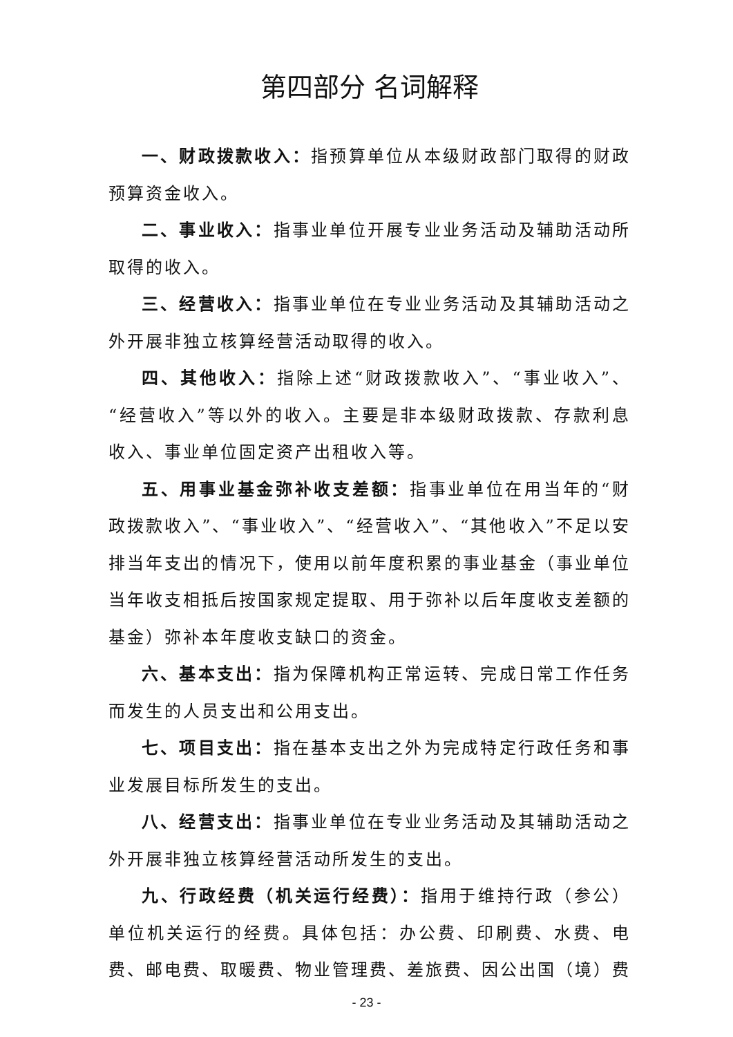第四部分 名词解释
一、财政拨款收入：指预算单位从本级财政部门取得的财政预算资金收入。
二、事业收入：指事业单位开展专业业务活动及辅助活动所取得的收入。
三、经营收入：指事业单位在专业业务活动及其辅助活动之外开展非独立核算经营活动取得的收入。
四、其他收入：指除上述“财政拨款收入”、“事业收入”、“经营收入”等以外的收入。主要是非本级财政拨款、存款利息收入、事业单位固定资产出租收入等。
五、用事业基金弥补收支差额：指事业单位在用当年的“财政拨款收入”、“事业收入”、“经营收入”、“其他收入”不足以安排当年支出的情况下，使用以前年度积累的事业基金（事业单位当年收支相抵后按国家规定提取、用于弥补以后年度收支差额的基金）弥补本年度收支缺口的资金。
六、基本支出：指为保障机构正常运转、完成日常工作任务而发生的人员支出和公用支出。
七、项目支出：指在基本支出之外为完成特定行政任务和事业发展目标所发生的支出。
八、经营支出：指事业单位在专业业务活动及其辅助活动之外开展非独立核算经营活动所发生的支出。
九、行政经费（机关运行经费）：指用于维持行政（参公）单位机关运行的经费。具体包括：办公费、印刷费、水费、电费、邮电费、取暖费、物业管理费、差旅费、因公出国（境）费
- 23 -